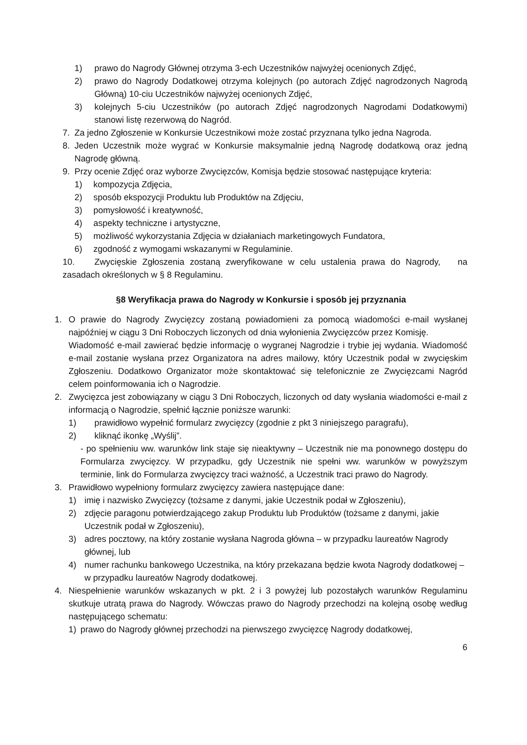1) prawo do Nagrody Głównej otrzyma 3-ech Uczestników najwyżej ocenionych Zdjęć,
2) prawo do Nagrody Dodatkowej otrzyma kolejnych (po autorach Zdjęć nagrodzonych Nagrodą Główną) 10-ciu Uczestników najwyżej ocenionych Zdjęć,
3) kolejnych 5-ciu Uczestników (po autorach Zdjęć nagrodzonych Nagrodami Dodatkowymi) stanowi listę rezerwową do Nagród.
7. Za jedno Zgłoszenie w Konkursie Uczestnikowi może zostać przyznana tylko jedna Nagroda.
8. Jeden Uczestnik może wygrać w Konkursie maksymalnie jedną Nagrodę dodatkową oraz jedną Nagrodę główną.
9. Przy ocenie Zdjęć oraz wyborze Zwycięzców, Komisja będzie stosować następujące kryteria:
1) kompozycja Zdjęcia,
2) sposób ekspozycji Produktu lub Produktów na Zdjęciu,
3) pomysłowość i kreatywność,
4) aspekty techniczne i artystyczne,
5) możliwość wykorzystania Zdjęcia w działaniach marketingowych Fundatora,
6) zgodność z wymogami wskazanymi w Regulaminie.
10. Zwycięskie Zgłoszenia zostaną zweryfikowane w celu ustalenia prawa do Nagrody, na zasadach określonych w § 8 Regulaminu.
§8 Weryfikacja prawa do Nagrody w Konkursie i sposób jej przyznania
1. O prawie do Nagrody Zwycięzcy zostaną powiadomieni za pomocą wiadomości e-mail wysłanej najpóźniej w ciągu 3 Dni Roboczych liczonych od dnia wyłonienia Zwycięzców przez Komisję.
Wiadomość e-mail zawierać będzie informację o wygranej Nagrodzie i trybie jej wydania. Wiadomość e-mail zostanie wysłana przez Organizatora na adres mailowy, który Uczestnik podał w zwycięskim Zgłoszeniu. Dodatkowo Organizator może skontaktować się telefonicznie ze Zwycięzcami Nagród celem poinformowania ich o Nagrodzie.
2. Zwycięzca jest zobowiązany w ciągu 3 Dni Roboczych, liczonych od daty wysłania wiadomości e-mail z informacją o Nagrodzie, spełnić łącznie poniższe warunki:
1) prawidłowo wypełnić formularz zwycięzcy (zgodnie z pkt 3 niniejszego paragrafu),
2) kliknąć ikonkę „Wyślij”.
- po spełnieniu ww. warunków link staje się nieaktywny – Uczestnik nie ma ponownego dostępu do Formularza zwycięzcy. W przypadku, gdy Uczestnik nie spełni ww. warunków w powyższym terminie, link do Formularza zwycięzcy traci ważność, a Uczestnik traci prawo do Nagrody.
3. Prawidłowo wypełniony formularz zwycięzcy zawiera następujące dane:
1) imię i nazwisko Zwycięzcy (tożsame z danymi, jakie Uczestnik podał w Zgłoszeniu),
2) zdjęcie paragonu potwierdzającego zakup Produktu lub Produktów (tożsame z danymi, jakie Uczestnik podał w Zgłoszeniu),
3) adres pocztowy, na który zostanie wysłana Nagroda główna – w przypadku laureatów Nagrody głównej, lub
4) numer rachunku bankowego Uczestnika, na który przekazana będzie kwota Nagrody dodatkowej – w przypadku laureatów Nagrody dodatkowej.
4. Niespełnienie warunków wskazanych w pkt. 2 i 3 powyżej lub pozostałych warunków Regulaminu skutkuje utratą prawa do Nagrody. Wówczas prawo do Nagrody przechodzi na kolejną osobę według następującego schematu:
1) prawo do Nagrody głównej przechodzi na pierwszego zwycięzcę Nagrody dodatkowej,
6